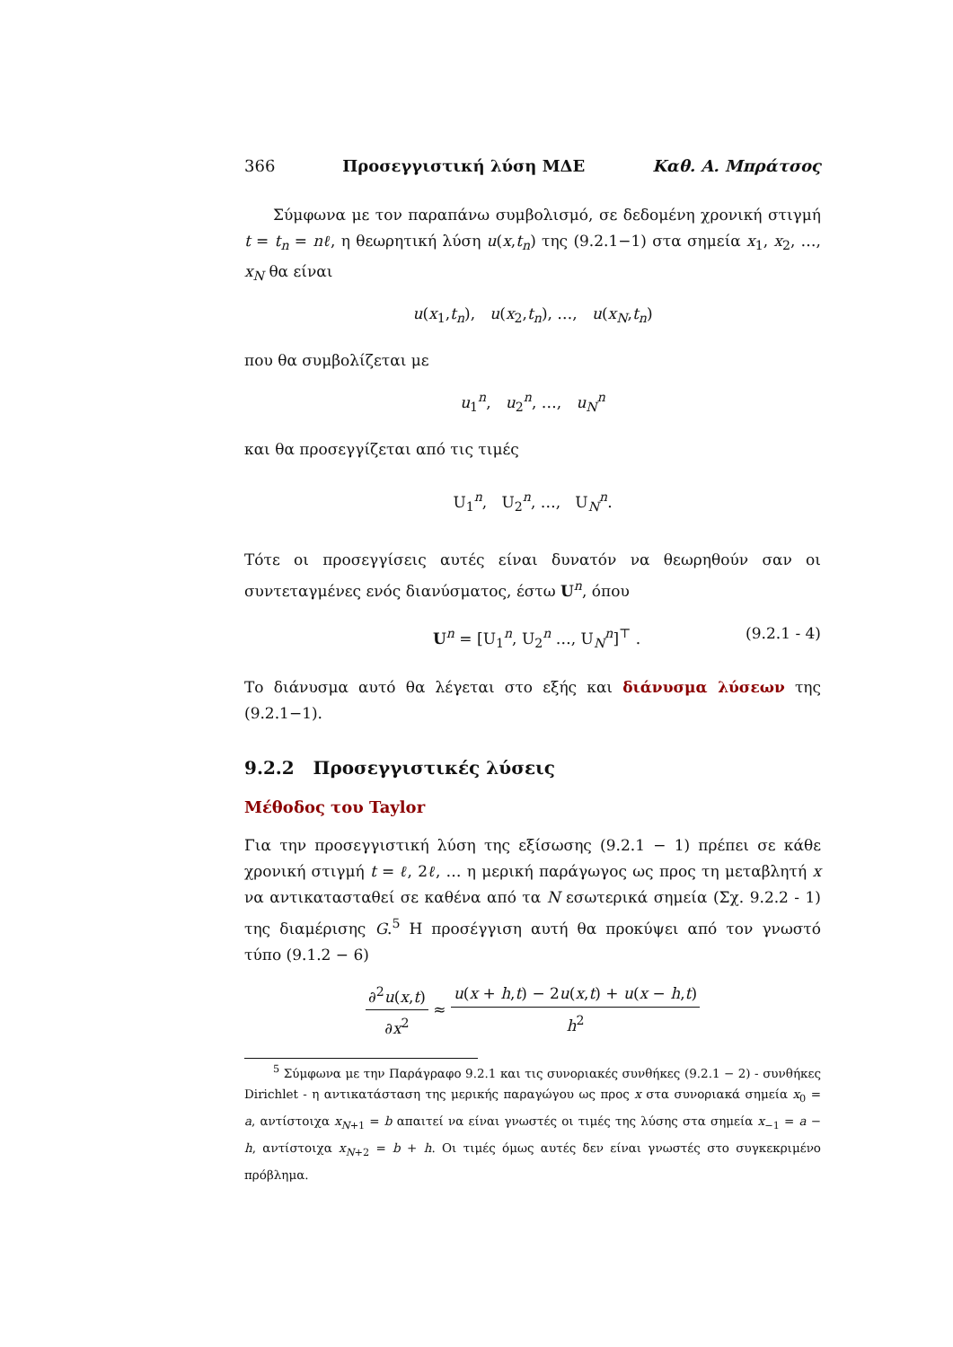366 Προσεγγιστική λύση ΜΔΕ Καθ. Α. Μπράτσος
Σύμφωνα με τον παραπάνω συμβολισμό, σε δεδομένη χρονική στιγμή t = t<sub>n</sub> = nℓ, η θεωρητική λύση u(x,t<sub>n</sub>) της (9.2.1−1) στα σημεία x<sub>1</sub>, x<sub>2</sub>, …, x<sub>N</sub> θα είναι
u(x<sub>1</sub>,t<sub>n</sub>), u(x<sub>2</sub>,t<sub>n</sub>), …, u(x<sub>N</sub>,t<sub>n</sub>)
που θα συμβολίζεται με
u<sub>1</sub><sup>n</sup>, u<sub>2</sub><sup>n</sup>, …, u<sub>N</sub><sup>n</sup>
και θα προσεγγίζεται από τις τιμές
U<sub>1</sub><sup>n</sup>, U<sub>2</sub><sup>n</sup>, …, U<sub>N</sub><sup>n</sup>.
Τότε οι προσεγγίσεις αυτές είναι δυνατόν να θεωρηθούν σαν οι συντεταγμένες ενός διανύσματος, έστω U<sup>n</sup>, όπου
U<sup>n</sup> = [U<sub>1</sub><sup>n</sup>, U<sub>2</sub><sup>n</sup> …, U<sub>N</sub><sup>n</sup>]<sup>⊤</sup> . (9.2.1 - 4)
Το διάνυσμα αυτό θα λέγεται στο εξής και διάνυσμα λύσεων της (9.2.1−1).
9.2.2 Προσεγγιστικές λύσεις
Μέθοδος του Taylor
Για την προσεγγιστική λύση της εξίσωσης (9.2.1 − 1) πρέπει σε κάθε χρονική στιγμή t = ℓ, 2ℓ, … η μερική παράγωγος ως προς τη μεταβλητή x να αντικατασταθεί σε καθένα από τα N εσωτερικά σημεία (Σχ. 9.2.2 - 1) της διαμέρισης G.<sup>5</sup> Η προσέγγιση αυτή θα προκύψει από τον γνωστό τύπο (9.1.2 − 6)
∂<sup>2</sup>u(x,t) ∂x<sup>2</sup> ≈ u(x + h,t) − 2u(x,t) + u(x − h,t) h<sup>2</sup>
<sup>5</sup> Σύμφωνα με την Παράγραφο 9.2.1 και τις συνοριακές συνθήκες (9.2.1 − 2) - συνθήκες Dirichlet - η αντικατάσταση της μερικής παραγώγου ως προς x στα συνοριακά σημεία x<sub>0</sub> = a, αντίστοιχα x<sub>N+1</sub> = b απαιτεί να είναι γνωστές οι τιμές της λύσης στα σημεία x<sub>−1</sub> = a − h, αντίστοιχα x<sub>N+2</sub> = b + h. Οι τιμές όμως αυτές δεν είναι γνωστές στο συγκεκριμένο πρόβλημα.